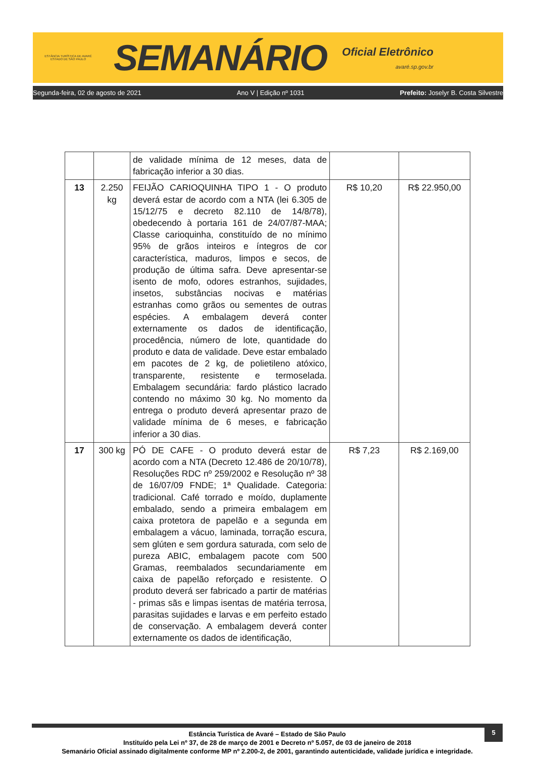ESTÂNCIA TURÍSTICA DE AVARÉ
ESTADO DE SÃO PAULO
SEMANÁRIO
Oficial Eletrônico
avaré.sp.gov.br
Segunda-feira, 02 de agosto de 2021 Ano V | Edição nº 1031 Prefeito: Joselyr B. Costa Silvestre
| | | de validade mínima de 12 meses, data de fabricação inferior a 30 dias. | | |
| 13 | 2.250 kg | FEIJÃO CARIOQUINHA TIPO 1 - O produto deverá estar de acordo com a NTA (lei 6.305 de 15/12/75 e decreto 82.110 de 14/8/78), obedecendo à portaria 161 de 24/07/87-MAA; Classe carioquinha, constituído de no mínimo 95% de grãos inteiros e íntegros de cor característica, maduros, limpos e secos, de produção de última safra. Deve apresentar-se isento de mofo, odores estranhos, sujidades, insetos, substâncias nocivas e matérias estranhas como grãos ou sementes de outras espécies. A embalagem deverá conter externamente os dados de identificação, procedência, número de lote, quantidade do produto e data de validade. Deve estar embalado em pacotes de 2 kg, de polietileno atóxico, transparente, resistente e termoselada. Embalagem secundária: fardo plástico lacrado contendo no máximo 30 kg. No momento da entrega o produto deverá apresentar prazo de validade mínima de 6 meses, e fabricação inferior a 30 dias. | R$ 10,20 | R$ 22.950,00 |
| 17 | 300 kg | PÓ DE CAFE - O produto deverá estar de acordo com a NTA (Decreto 12.486 de 20/10/78), Resoluções RDC nº 259/2002 e Resolução nº 38 de 16/07/09 FNDE; 1ª Qualidade. Categoria: tradicional. Café torrado e moído, duplamente embalado, sendo a primeira embalagem em caixa protetora de papelão e a segunda em embalagem a vácuo, laminada, torração escura, sem glúten e sem gordura saturada, com selo de pureza ABIC, embalagem pacote com 500 Gramas, reembalados secundariamente em caixa de papelão reforçado e resistente. O produto deverá ser fabricado a partir de matérias - primas sãs e limpas isentas de matéria terrosa, parasitas sujidades e larvas e em perfeito estado de conservação. A embalagem deverá conter externamente os dados de identificação, | R$ 7,23 | R$ 2.169,00 |
5
Estância Turística de Avaré – Estado de São Paulo
Instituído pela Lei nº 37, de 28 de março de 2001 e Decreto nº 5.057, de 03 de janeiro de 2018
Semanário Oficial assinado digitalmente conforme MP nº 2.200-2, de 2001, garantindo autenticidade, validade jurídica e integridade.